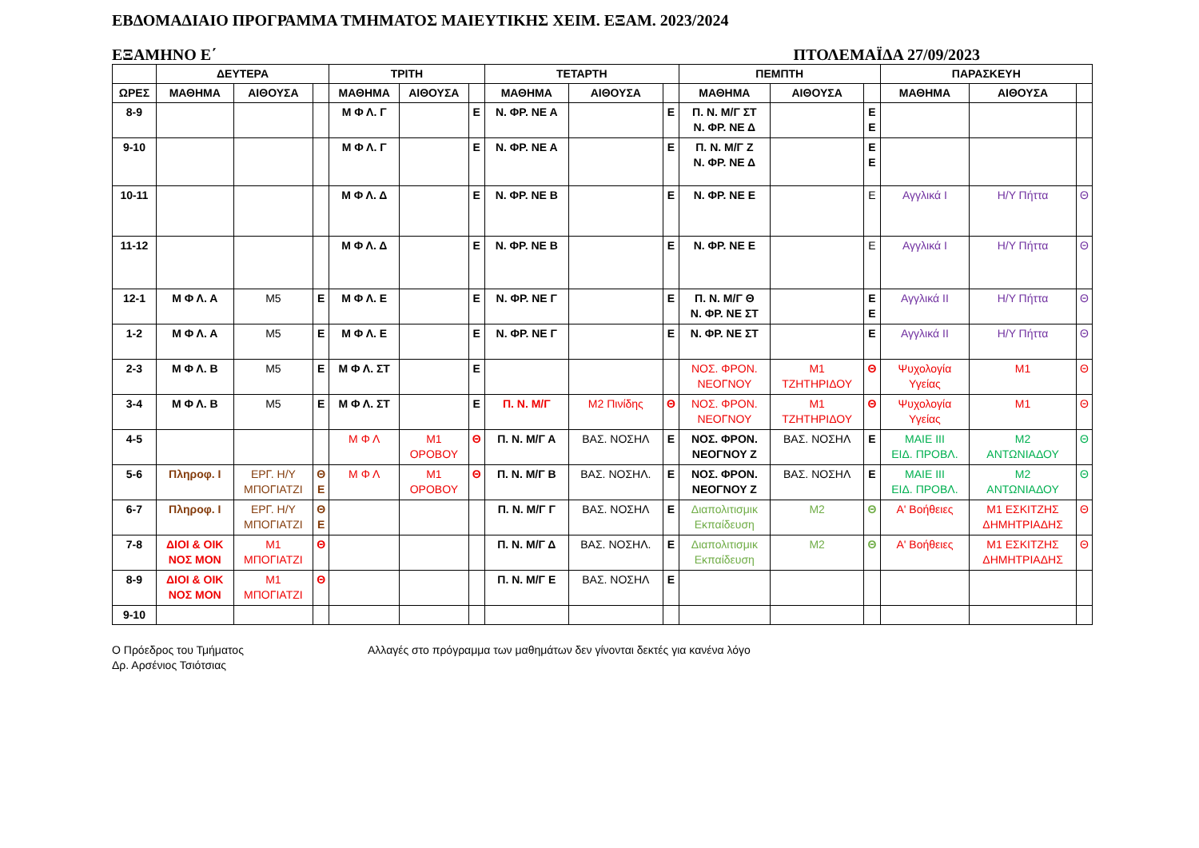ΕΒΔΟΜΑΔΙΑΙΟ ΠΡΟΓΡΑΜΜΑ ΤΜΗΜΑΤΟΣ ΜΑΙΕΥΤΙΚΗΣ ΧΕΙΜ. ΕΞΑΜ. 2023/2024
ΕΞΑΜΗΝΟ Ε΄ ΠΤΟΛΕΜΑΪΔΑ 27/09/2023
| | ΔΕΥΤΕΡΑ | | | ΤΡΙΤΗ | | | ΤΕΤΑΡΤΗ | | | ΠΕΜΠΤΗ | | | ΠΑΡΑΣΚΕΥΗ | | |
| --- | --- | --- | --- | --- | --- | --- | --- | --- | --- | --- | --- | --- | --- | --- | --- |
| ΩΡΕΣ | ΜΑΘΗΜΑ | ΑΙΘΟΥΣΑ | | ΜΑΘΗΜΑ | ΑΙΘΟΥΣΑ | | ΜΑΘΗΜΑ | ΑΙΘΟΥΣΑ | | ΜΑΘΗΜΑ | ΑΙΘΟΥΣΑ | | ΜΑΘΗΜΑ | ΑΙΘΟΥΣΑ | |
| 8-9 | | | | Μ Φ Λ. Γ | | Ε | Ν. ΦΡ. ΝΕ Α | | Ε | Π. Ν. Μ/Γ ΣΤ Ν. ΦΡ. ΝΕ Δ | | Ε Ε | | | |
| 9-10 | | | | Μ Φ Λ. Γ | | Ε | Ν. ΦΡ. ΝΕ Α | | Ε | Π. Ν. Μ/Γ Ζ Ν. ΦΡ. ΝΕ Δ | | Ε Ε | | | |
| 10-11 | | | | Μ Φ Λ. Δ | | Ε | Ν. ΦΡ. ΝΕ Β | | Ε | Ν. ΦΡ. ΝΕ Ε | | Ε | Αγγλικά Ι | Η/Υ Πήττα | Θ |
| 11-12 | | | | Μ Φ Λ. Δ | | Ε | Ν. ΦΡ. ΝΕ Β | | Ε | Ν. ΦΡ. ΝΕ Ε | | Ε | Αγγλικά Ι | Η/Υ Πήττα | Θ |
| 12-1 | Μ Φ Λ. Α | Μ5 | Ε | Μ Φ Λ. Ε | | Ε | Ν. ΦΡ. ΝΕ Γ | | Ε | Π. Ν. Μ/Γ Θ Ν. ΦΡ. ΝΕ ΣΤ | | Ε Ε | Αγγλικά ΙΙ | Η/Υ Πήττα | Θ |
| 1-2 | Μ Φ Λ. Α | Μ5 | Ε | Μ Φ Λ. Ε | | Ε | Ν. ΦΡ. ΝΕ Γ | | Ε | Ν. ΦΡ. ΝΕ ΣΤ | | Ε | Αγγλικά ΙΙ | Η/Υ Πήττα | Θ |
| 2-3 | Μ Φ Λ. Β | Μ5 | Ε | Μ Φ Λ. ΣΤ | | Ε | | | | ΝΟΣ. ΦΡΟΝ. ΝΕΟΓΝΟΥ | Μ1 ΤΖΗΤΗΡΙΔΟΥ | Θ | Ψυχολογία Υγείας | Μ1 | Θ |
| 3-4 | Μ Φ Λ. Β | Μ5 | Ε | Μ Φ Λ. ΣΤ | | Ε | Π. Ν. Μ/Γ | Μ2 Πινίδης | Θ | ΝΟΣ. ΦΡΟΝ. ΝΕΟΓΝΟΥ | Μ1 ΤΖΗΤΗΡΙΔΟΥ | Θ | Ψυχολογία Υγείας | Μ1 | Θ |
| 4-5 | | | | Μ Φ Λ | Μ1 ΟΡΟΒΟΥ | Θ | Π. Ν. Μ/Γ Α | ΒΑΣ. ΝΟΣΗΛ | Ε | ΝΟΣ. ΦΡΟΝ. ΝΕΟΓΝΟΥ Ζ | ΒΑΣ. ΝΟΣΗΛ | Ε | ΜΑΙΕ ΙΙΙ ΕΙΔ. ΠΡΟΒΛ. | Μ2 ΑΝΤΩΝΙΑΔΟΥ | Θ |
| 5-6 | Πληροφ. Ι | ΕΡΓ. Η/Υ ΜΠΟΓΙΑΤΖΙ | Θ Ε | Μ Φ Λ | Μ1 ΟΡΟΒΟΥ | Θ | Π. Ν. Μ/Γ Β | ΒΑΣ. ΝΟΣΗΛ. | Ε | ΝΟΣ. ΦΡΟΝ. ΝΕΟΓΝΟΥ Ζ | ΒΑΣ. ΝΟΣΗΛ | Ε | ΜΑΙΕ ΙΙΙ ΕΙΔ. ΠΡΟΒΛ. | Μ2 ΑΝΤΩΝΙΑΔΟΥ | Θ |
| 6-7 | Πληροφ. Ι | ΕΡΓ. Η/Υ ΜΠΟΓΙΑΤΖΙ | Θ Ε | | | | Π. Ν. Μ/Γ Γ | ΒΑΣ. ΝΟΣΗΛ | Ε | Διαπολιτισμικ Εκπαίδευση | Μ2 | Θ | Α' Βοήθειες | Μ1 ΕΣΚΙΤΖΗΣ ΔΗΜΗΤΡΙΑΔΗΣ | Θ |
| 7-8 | ΔΙΟΙ & ΟΙΚ ΝΟΣ ΜΟΝ | Μ1 ΜΠΟΓΙΑΤΖΙ | Θ | | | | Π. Ν. Μ/Γ Δ | ΒΑΣ. ΝΟΣΗΛ. | Ε | Διαπολιτισμικ Εκπαίδευση | Μ2 | Θ | Α' Βοήθειες | Μ1 ΕΣΚΙΤΖΗΣ ΔΗΜΗΤΡΙΑΔΗΣ | Θ |
| 8-9 | ΔΙΟΙ & ΟΙΚ ΝΟΣ ΜΟΝ | Μ1 ΜΠΟΓΙΑΤΖΙ | Θ | | | | Π. Ν. Μ/Γ Ε | ΒΑΣ. ΝΟΣΗΛ | Ε | | | | | | |
| 9-10 | | | | | | | | | | | | | | | |
Ο Πρόεδρος του Τμήματος
Δρ. Αρσένιος Τσιότσιας
Αλλαγές στο πρόγραμμα των μαθημάτων δεν γίνονται δεκτές για κανένα λόγο